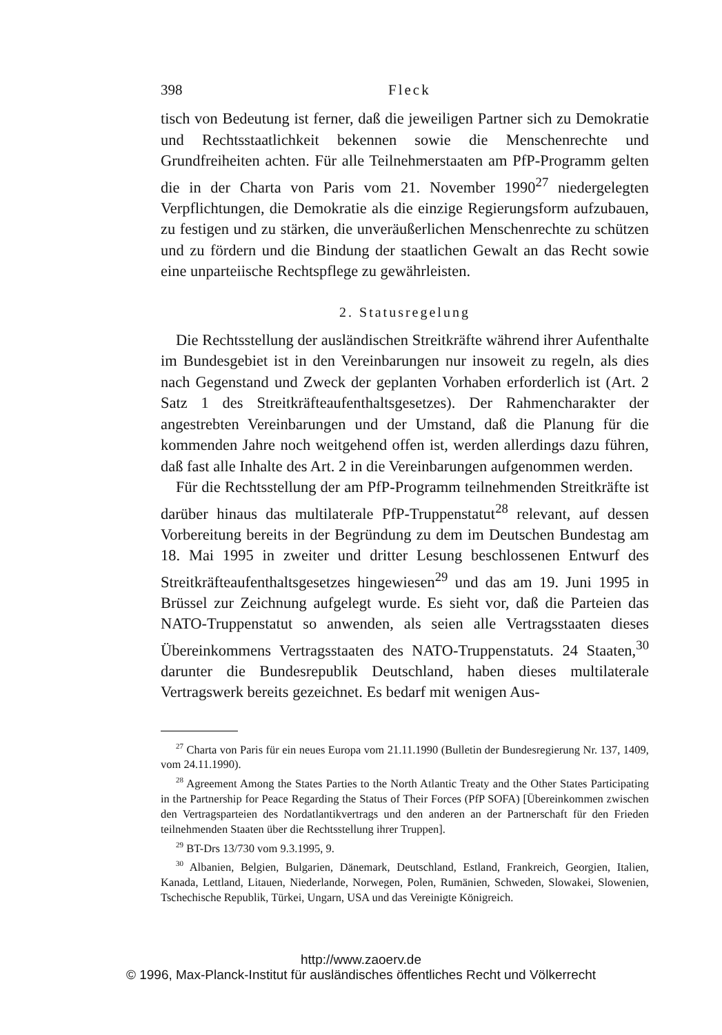398 Fleck
tisch von Bedeutung ist ferner, daß die jeweiligen Partner sich zu Demokratie und Rechtsstaatlichkeit bekennen sowie die Menschenrechte und Grundfreiheiten achten. Für alle Teilnehmerstaaten am PfP-Programm gelten die in der Charta von Paris vom 21. November 1990<sup>27</sup> niedergelegten Verpflichtungen, die Demokratie als die einzige Regierungsform aufzubauen, zu festigen und zu stärken, die unveräußerlichen Menschenrechte zu schützen und zu fördern und die Bindung der staatlichen Gewalt an das Recht sowie eine unparteiische Rechtspflege zu gewährleisten.
2. Statusregelung
Die Rechtsstellung der ausländischen Streitkräfte während ihrer Aufenthalte im Bundesgebiet ist in den Vereinbarungen nur insoweit zu regeln, als dies nach Gegenstand und Zweck der geplanten Vorhaben erforderlich ist (Art. 2 Satz 1 des Streitkräfteaufenthaltsgesetzes). Der Rahmencharakter der angestrebten Vereinbarungen und der Umstand, daß die Planung für die kommenden Jahre noch weitgehend offen ist, werden allerdings dazu führen, daß fast alle Inhalte des Art. 2 in die Vereinbarungen aufgenommen werden.
Für die Rechtsstellung der am PfP-Programm teilnehmenden Streitkräfte ist darüber hinaus das multilaterale PfP-Truppenstatut<sup>28</sup> relevant, auf dessen Vorbereitung bereits in der Begründung zu dem im Deutschen Bundestag am 18. Mai 1995 in zweiter und dritter Lesung beschlossenen Entwurf des Streitkräfteaufenthaltsgesetzes hingewiesen<sup>29</sup> und das am 19. Juni 1995 in Brüssel zur Zeichnung aufgelegt wurde. Es sieht vor, daß die Parteien das NATO-Truppenstatut so anwenden, als seien alle Vertragsstaaten dieses Übereinkommens Vertragsstaaten des NATO-Truppenstatuts. 24 Staaten,<sup>30</sup> darunter die Bundesrepublik Deutschland, haben dieses multilaterale Vertragswerk bereits gezeichnet. Es bedarf mit wenigen Aus-
<sup>27</sup> Charta von Paris für ein neues Europa vom 21.11.1990 (Bulletin der Bundesregierung Nr. 137, 1409, vom 24.11.1990).
<sup>28</sup> Agreement Among the States Parties to the North Atlantic Treaty and the Other States Participating in the Partnership for Peace Regarding the Status of Their Forces (PfP SOFA) [Übereinkommen zwischen den Vertragsparteien des Nordatlantikvertrags und den anderen an der Partnerschaft für den Frieden teilnehmenden Staaten über die Rechtsstellung ihrer Truppen].
<sup>29</sup> BT-Drs 13/730 vom 9.3.1995, 9.
<sup>30</sup> Albanien, Belgien, Bulgarien, Dänemark, Deutschland, Estland, Frankreich, Georgien, Italien, Kanada, Lettland, Litauen, Niederlande, Norwegen, Polen, Rumänien, Schweden, Slowakei, Slowenien, Tschechische Republik, Türkei, Ungarn, USA und das Vereinigte Königreich.
http://www.zaoerv.de
© 1996, Max-Planck-Institut für ausländisches öffentliches Recht und Völkerrecht